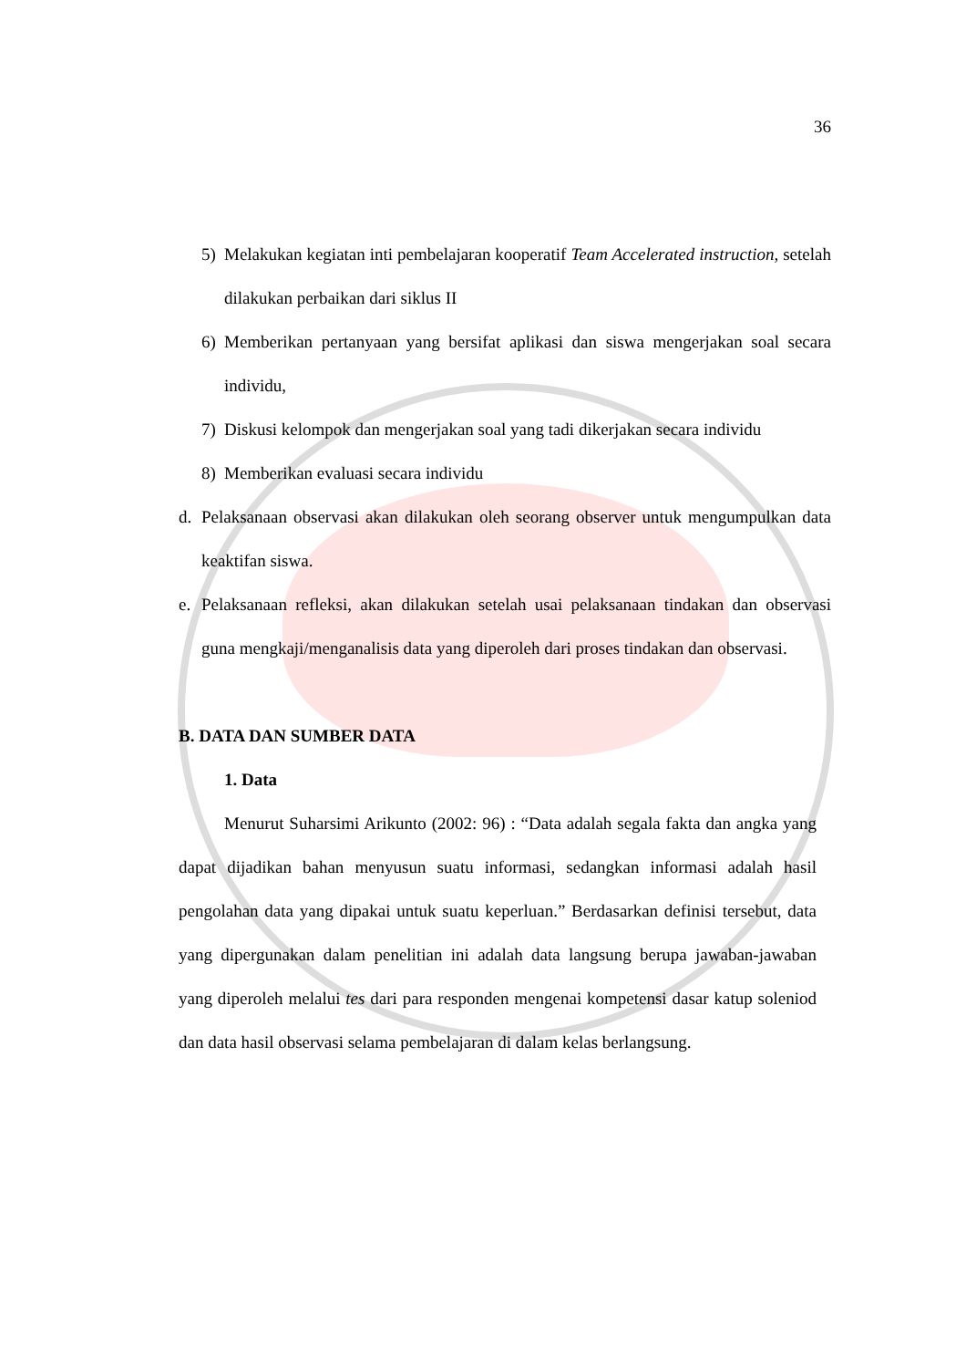36
5) Melakukan kegiatan inti pembelajaran kooperatif Team Accelerated instruction, setelah dilakukan perbaikan dari siklus II
6) Memberikan pertanyaan yang bersifat aplikasi dan siswa mengerjakan soal secara individu,
7) Diskusi kelompok dan mengerjakan soal yang tadi dikerjakan secara individu
8) Memberikan evaluasi secara individu
d. Pelaksanaan observasi akan dilakukan oleh seorang observer untuk mengumpulkan data keaktifan siswa.
e. Pelaksanaan refleksi, akan dilakukan setelah usai pelaksanaan tindakan dan observasi guna mengkaji/menganalisis data yang diperoleh dari proses tindakan dan observasi.
B. DATA DAN SUMBER DATA
1. Data
Menurut Suharsimi Arikunto (2002: 96) : “Data adalah segala fakta dan angka yang dapat dijadikan bahan menyusun suatu informasi, sedangkan informasi adalah hasil pengolahan data yang dipakai untuk suatu keperluan.” Berdasarkan definisi tersebut, data yang dipergunakan dalam penelitian ini adalah data langsung berupa jawaban-jawaban yang diperoleh melalui tes dari para responden mengenai kompetensi dasar katup soleniod dan data hasil observasi selama pembelajaran di dalam kelas berlangsung.